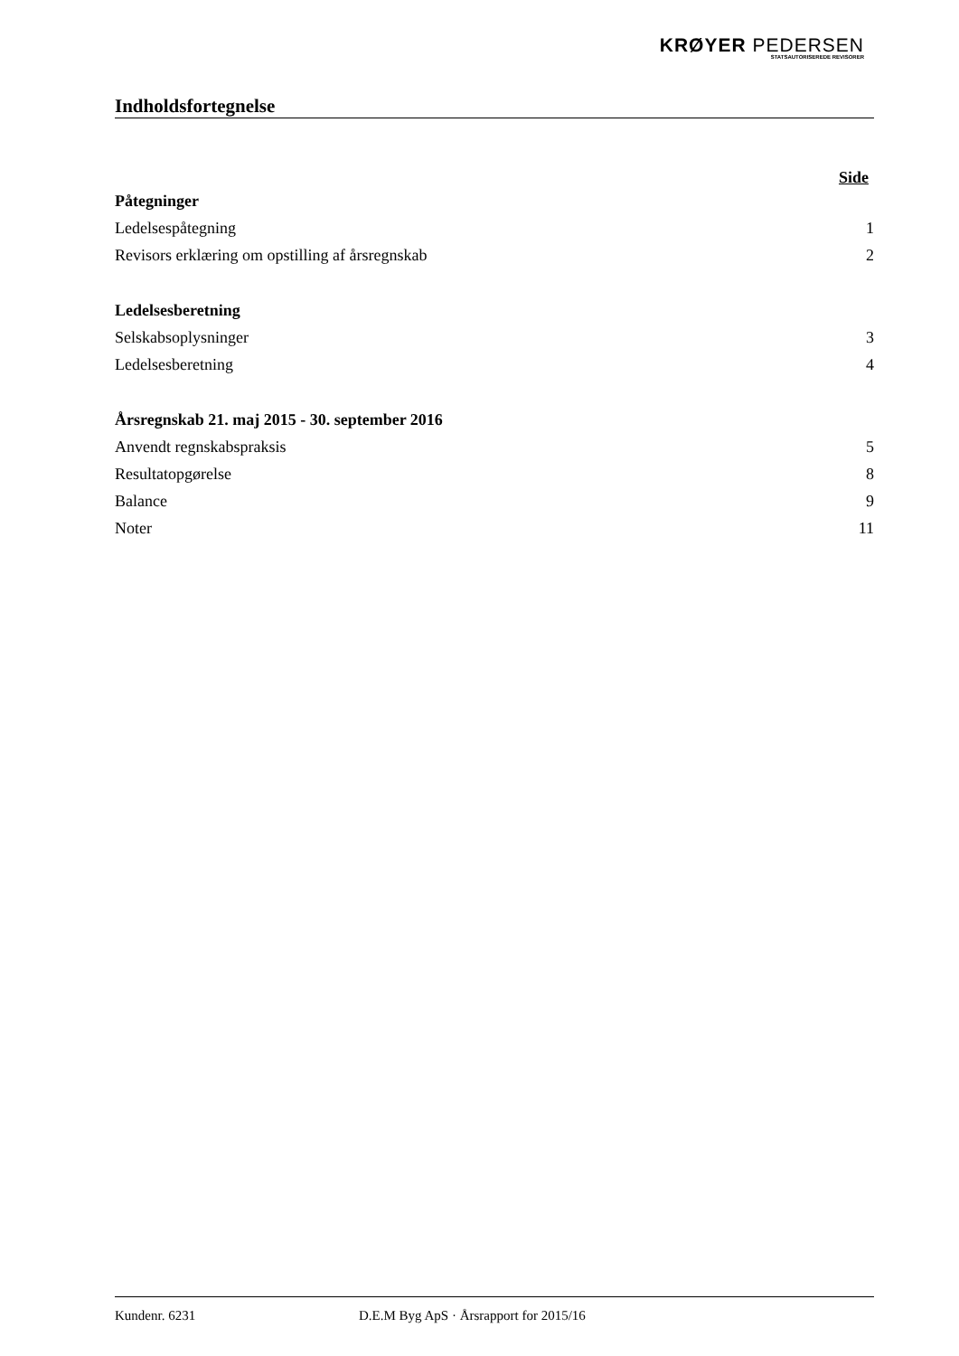KRØYER PEDERSEN
STATSAUTORISEREDE REVISORER
Indholdsfortegnelse
Side
Påtegninger
Ledelsespåtegning 1
Revisors erklæring om opstilling af årsregnskab 2
Ledelsesberetning
Selskabsoplysninger 3
Ledelsesberetning 4
Årsregnskab 21. maj 2015 - 30. september 2016
Anvendt regnskabspraksis 5
Resultatopgørelse 8
Balance 9
Noter 11
Kundenr. 6231 D.E.M Byg ApS · Årsrapport for 2015/16